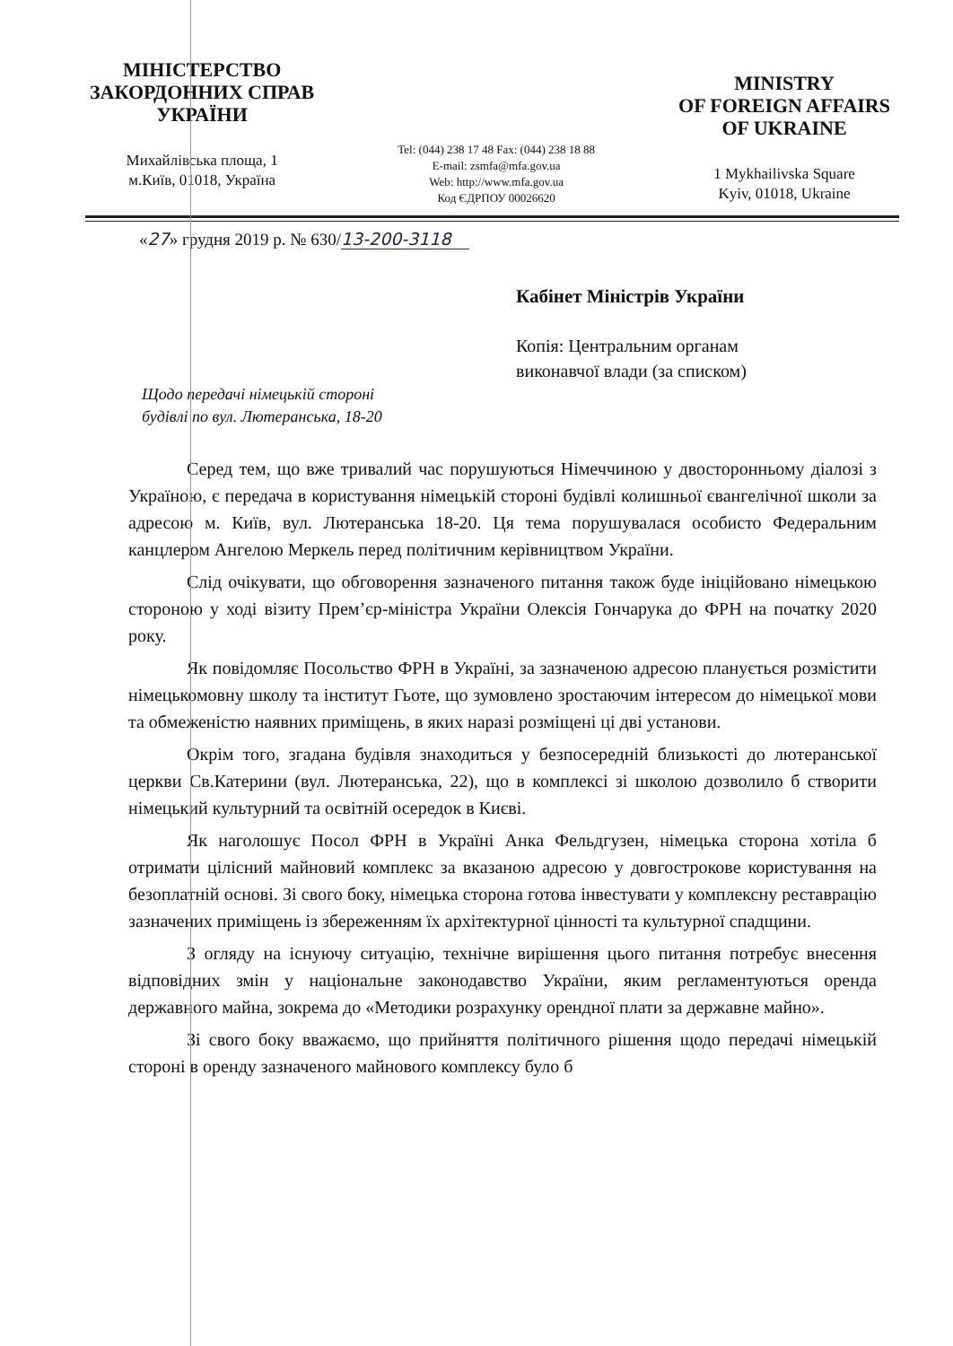МІНІСТЕРСТВО
ЗАКОРДОННИХ СПРАВ
УКРАЇНИ
Михайлівська площа, 1
м.Київ, 01018, Україна
Tel: (044) 238 17 48 Fax: (044) 238 18 88
E-mail: zsmfa@mfa.gov.ua
Web: http://www.mfa.gov.ua
Код ЄДРПОУ 00026620
MINISTRY
OF FOREIGN AFFAIRS
OF UKRAINE
1 Mykhailivska Square
Kyiv, 01018, Ukraine
«27 » грудня 2019 р. № 630/13-200-3118
Кабінет Міністрів України
Копія: Центральним органам
виконавчої влади (за списком)
Щодо передачі німецькій стороні
будівлі по вул. Лютеранська, 18-20
Серед тем, що вже тривалий час порушуються Німеччиною у двосторонньому діалозі з Україною, є передача в користування німецькій стороні будівлі колишньої євангелічної школи за адресою м. Київ, вул. Лютеранська 18-20. Ця тема порушувалася особисто Федеральним канцлером Ангелою Меркель перед політичним керівництвом України.
Слід очікувати, що обговорення зазначеного питання також буде ініційовано німецькою стороною у ході візиту Прем’єр-міністра України Олексія Гончарука до ФРН на початку 2020 року.
Як повідомляє Посольство ФРН в Україні, за зазначеною адресою планується розмістити німецькомовну школу та інститут Гьоте, що зумовлено зростаючим інтересом до німецької мови та обмеженістю наявних приміщень, в яких наразі розміщені ці дві установи.
Окрім того, згадана будівля знаходиться у безпосередній близькості до лютеранської церкви Св.Катерини (вул. Лютеранська, 22), що в комплексі зі школою дозволило б створити німецький культурний та освітній осередок в Києві.
Як наголошує Посол ФРН в Україні Анка Фельдгузен, німецька сторона хотіла б отримати цілісний майновий комплекс за вказаною адресою у довгострокове користування на безоплатній основі. Зі свого боку, німецька сторона готова інвестувати у комплексну реставрацію зазначених приміщень із збереженням їх архітектурної цінності та культурної спадщини.
З огляду на існуючу ситуацію, технічне вирішення цього питання потребує внесення відповідних змін у національне законодавство України, яким регламентуються оренда державного майна, зокрема до «Методики розрахунку орендної плати за державне майно».
Зі свого боку вважаємо, що прийняття політичного рішення щодо передачі німецькій стороні в оренду зазначеного майнового комплексу було б